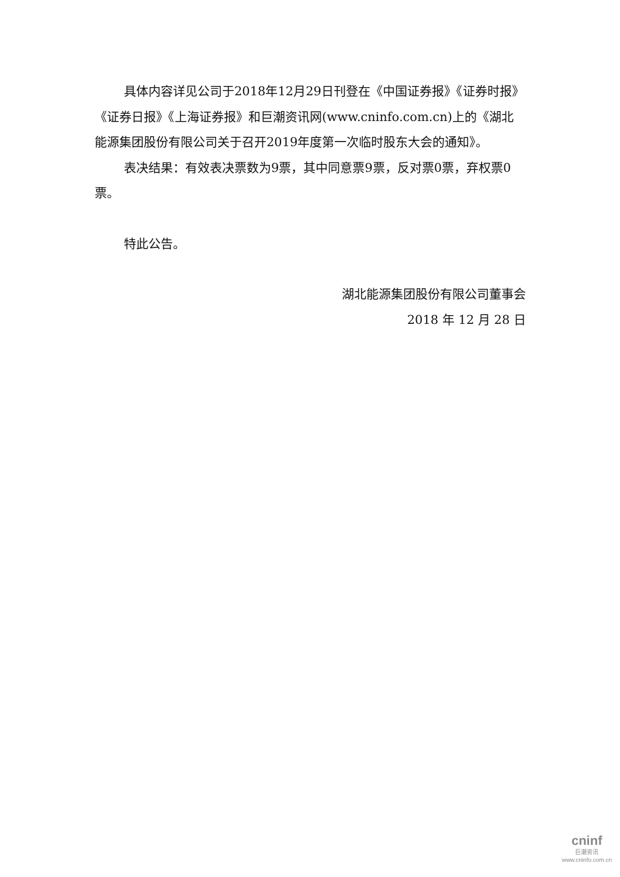具体内容详见公司于2018年12月29日刊登在《中国证券报》《证券时报》《证券日报》《上海证券报》和巨潮资讯网(www.cninfo.com.cn)上的《湖北能源集团股份有限公司关于召开2019年度第一次临时股东大会的通知》。
表决结果：有效表决票数为9票，其中同意票9票，反对票0票，弃权票0票。
特此公告。
湖北能源集团股份有限公司董事会
2018 年 12 月 28 日
cninf
巨潮资讯
www.cninfo.com.cn